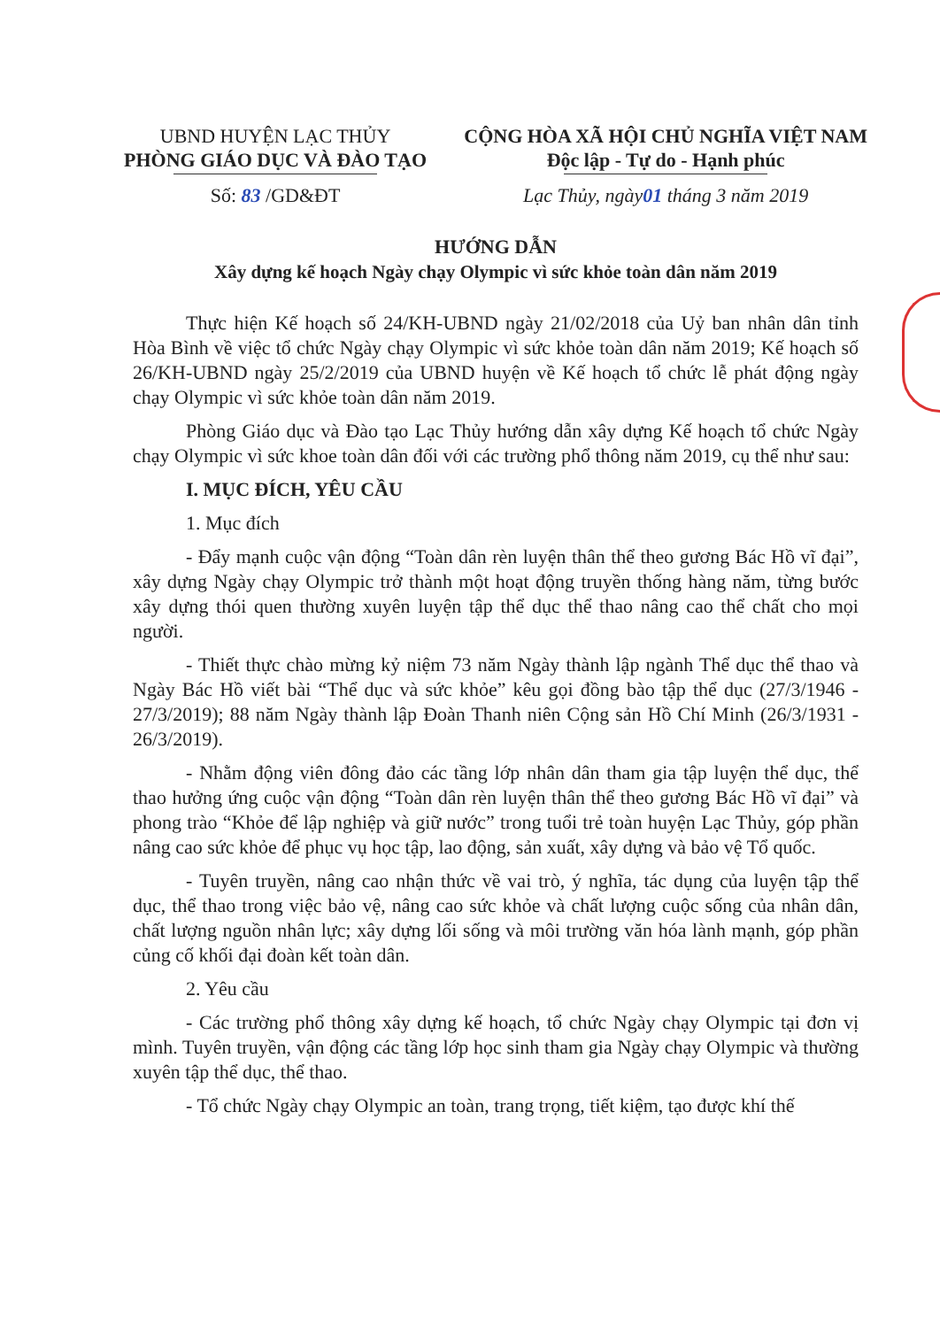UBND HUYỆN LẠC THỦY
PHÒNG GIÁO DỤC VÀ ĐÀO TẠO
Số: 83 /GD&ĐT
CỘNG HÒA XÃ HỘI CHỦ NGHĨA VIỆT NAM
Độc lập - Tự do - Hạnh phúc
Lạc Thủy, ngày01 tháng 3 năm 2019
HƯỚNG DẪN
Xây dựng kế hoạch Ngày chạy Olympic vì sức khỏe toàn dân năm 2019
Thực hiện Kế hoạch số 24/KH-UBND ngày 21/02/2018 của Uỷ ban nhân dân tỉnh Hòa Bình về việc tổ chức Ngày chạy Olympic vì sức khỏe toàn dân năm 2019; Kế hoạch số 26/KH-UBND ngày 25/2/2019 của UBND huyện về Kế hoạch tổ chức lễ phát động ngày chạy Olympic vì sức khỏe toàn dân năm 2019.
Phòng Giáo dục và Đào tạo Lạc Thủy hướng dẫn xây dựng Kế hoạch tổ chức Ngày chạy Olympic vì sức khoe toàn dân đối với các trường phổ thông năm 2019, cụ thể như sau:
I. MỤC ĐÍCH, YÊU CẦU
1. Mục đích
- Đẩy mạnh cuộc vận động “Toàn dân rèn luyện thân thể theo gương Bác Hồ vĩ đại”, xây dựng Ngày chạy Olympic trở thành một hoạt động truyền thống hàng năm, từng bước xây dựng thói quen thường xuyên luyện tập thể dục thể thao nâng cao thể chất cho mọi người.
- Thiết thực chào mừng kỷ niệm 73 năm Ngày thành lập ngành Thể dục thể thao và Ngày Bác Hồ viết bài “Thể dục và sức khỏe” kêu gọi đồng bào tập thể dục (27/3/1946 - 27/3/2019); 88 năm Ngày thành lập Đoàn Thanh niên Cộng sản Hồ Chí Minh (26/3/1931 - 26/3/2019).
- Nhằm động viên đông đảo các tầng lớp nhân dân tham gia tập luyện thể dục, thể thao hưởng ứng cuộc vận động “Toàn dân rèn luyện thân thể theo gương Bác Hồ vĩ đại” và phong trào “Khỏe để lập nghiệp và giữ nước” trong tuổi trẻ toàn huyện Lạc Thủy, góp phần nâng cao sức khỏe để phục vụ học tập, lao động, sản xuất, xây dựng và bảo vệ Tổ quốc.
- Tuyên truyền, nâng cao nhận thức về vai trò, ý nghĩa, tác dụng của luyện tập thể dục, thể thao trong việc bảo vệ, nâng cao sức khỏe và chất lượng cuộc sống của nhân dân, chất lượng nguồn nhân lực; xây dựng lối sống và môi trường văn hóa lành mạnh, góp phần củng cố khối đại đoàn kết toàn dân.
2. Yêu cầu
- Các trường phổ thông xây dựng kế hoạch, tổ chức Ngày chạy Olympic tại đơn vị mình. Tuyên truyền, vận động các tầng lớp học sinh tham gia Ngày chạy Olympic và thường xuyên tập thể dục, thể thao.
- Tổ chức Ngày chạy Olympic an toàn, trang trọng, tiết kiệm, tạo được khí thế